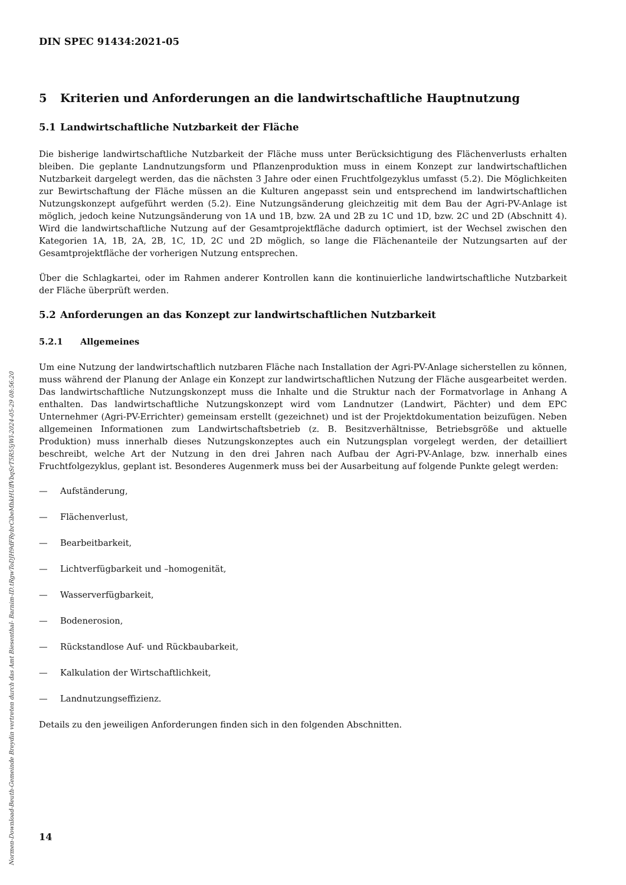Normen-Download-Beuth-Gemeinde Breydin vertreten durch das Amt Biesenthal- Barnim-ID.tRgwToDJH9dFRybrCibeMhkHUffVbqSrT5R55jWl-2024-05-29 08:56:20
DIN SPEC 91434:2021-05
5 Kriterien und Anforderungen an die landwirtschaftliche Hauptnutzung
5.1 Landwirtschaftliche Nutzbarkeit der Fläche
Die bisherige landwirtschaftliche Nutzbarkeit der Fläche muss unter Berücksichtigung des Flächenverlusts erhalten bleiben. Die geplante Landnutzungsform und Pflanzenproduktion muss in einem Konzept zur landwirtschaftlichen Nutzbarkeit dargelegt werden, das die nächsten 3 Jahre oder einen Fruchtfolgezyklus umfasst (5.2). Die Möglichkeiten zur Bewirtschaftung der Fläche müssen an die Kulturen angepasst sein und entsprechend im landwirtschaftlichen Nutzungskonzept aufgeführt werden (5.2). Eine Nutzungsänderung gleichzeitig mit dem Bau der Agri-PV-Anlage ist möglich, jedoch keine Nutzungsänderung von 1A und 1B, bzw. 2A und 2B zu 1C und 1D, bzw. 2C und 2D (Abschnitt 4). Wird die landwirtschaftliche Nutzung auf der Gesamtprojektfläche dadurch optimiert, ist der Wechsel zwischen den Kategorien 1A, 1B, 2A, 2B, 1C, 1D, 2C und 2D möglich, so lange die Flächenanteile der Nutzungsarten auf der Gesamtprojektfläche der vorherigen Nutzung entsprechen.
Über die Schlagkartei, oder im Rahmen anderer Kontrollen kann die kontinuierliche landwirtschaftliche Nutzbarkeit der Fläche überprüft werden.
5.2 Anforderungen an das Konzept zur landwirtschaftlichen Nutzbarkeit
5.2.1 Allgemeines
Um eine Nutzung der landwirtschaftlich nutzbaren Fläche nach Installation der Agri-PV-Anlage sicherstellen zu können, muss während der Planung der Anlage ein Konzept zur landwirtschaftlichen Nutzung der Fläche ausgearbeitet werden. Das landwirtschaftliche Nutzungskonzept muss die Inhalte und die Struktur nach der Formatvorlage in Anhang A enthalten. Das landwirtschaftliche Nutzungskonzept wird vom Landnutzer (Landwirt, Pächter) und dem EPC Unternehmer (Agri-PV-Errichter) gemeinsam erstellt (gezeichnet) und ist der Projektdokumentation beizufügen. Neben allgemeinen Informationen zum Landwirtschaftsbetrieb (z. B. Besitzverhältnisse, Betriebsgröße und aktuelle Produktion) muss innerhalb dieses Nutzungskonzeptes auch ein Nutzungsplan vorgelegt werden, der detailliert beschreibt, welche Art der Nutzung in den drei Jahren nach Aufbau der Agri-PV-Anlage, bzw. innerhalb eines Fruchtfolgezyklus, geplant ist. Besonderes Augenmerk muss bei der Ausarbeitung auf folgende Punkte gelegt werden:
— Aufständerung,
— Flächenverlust,
— Bearbeitbarkeit,
— Lichtverfügbarkeit und –homogenität,
— Wasserverfügbarkeit,
— Bodenerosion,
— Rückstandlose Auf- und Rückbaubarkeit,
— Kalkulation der Wirtschaftlichkeit,
— Landnutzungseffizienz.
Details zu den jeweiligen Anforderungen finden sich in den folgenden Abschnitten.
14